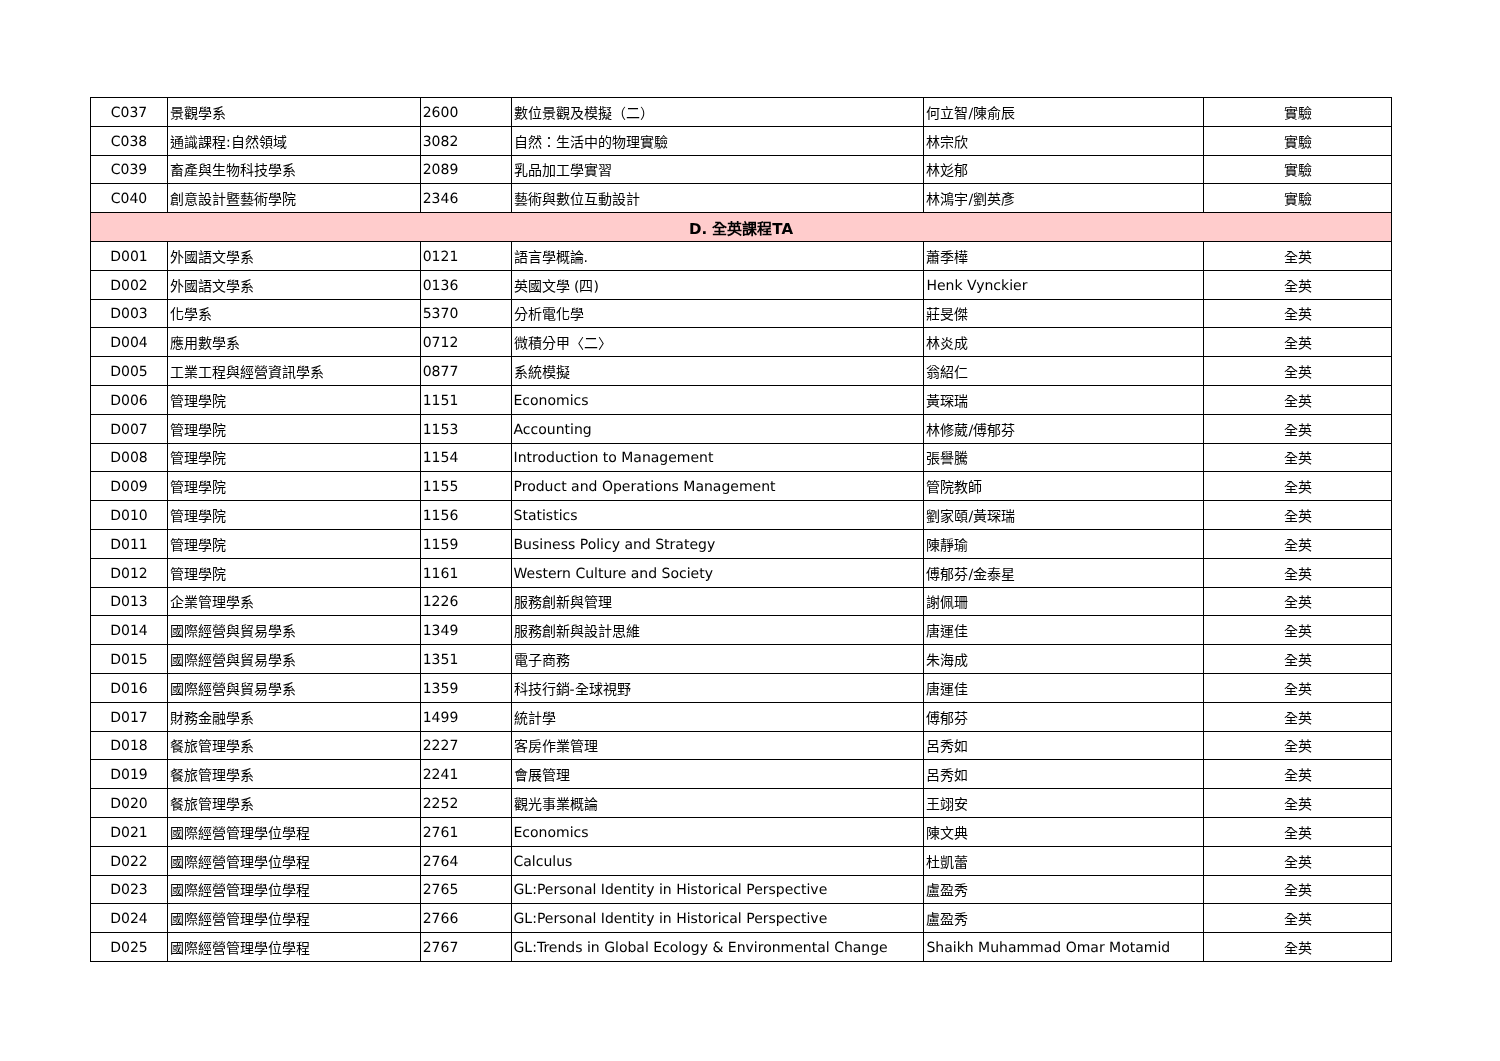| C037 | 景觀學系 | 2600 | 數位景觀及模擬（二） | 何立智/陳俞辰 | 實驗 |
| C038 | 通識課程:自然領域 | 3082 | 自然：生活中的物理實驗 | 林宗欣 | 實驗 |
| C039 | 畜產與生物科技學系 | 2089 | 乳品加工學實習 | 林彣郁 | 實驗 |
| C040 | 創意設計暨藝術學院 | 2346 | 藝術與數位互動設計 | 林鴻宇/劉英彥 | 實驗 |
| D. 全英課程TA | | | | | |
| D001 | 外國語文學系 | 0121 | 語言學概論. | 蕭季樺 | 全英 |
| D002 | 外國語文學系 | 0136 | 英國文學 (四) | Henk Vynckier | 全英 |
| D003 | 化學系 | 5370 | 分析電化學 | 莊旻傑 | 全英 |
| D004 | 應用數學系 | 0712 | 微積分甲〈二〉 | 林炎成 | 全英 |
| D005 | 工業工程與經營資訊學系 | 0877 | 系統模擬 | 翁紹仁 | 全英 |
| D006 | 管理學院 | 1151 | Economics | 黃琛瑞 | 全英 |
| D007 | 管理學院 | 1153 | Accounting | 林修葳/傅郁芬 | 全英 |
| D008 | 管理學院 | 1154 | Introduction to Management | 張譽騰 | 全英 |
| D009 | 管理學院 | 1155 | Product and Operations Management | 管院教師 | 全英 |
| D010 | 管理學院 | 1156 | Statistics | 劉家頤/黃琛瑞 | 全英 |
| D011 | 管理學院 | 1159 | Business Policy and Strategy | 陳靜瑜 | 全英 |
| D012 | 管理學院 | 1161 | Western Culture and Society | 傅郁芬/金泰星 | 全英 |
| D013 | 企業管理學系 | 1226 | 服務創新與管理 | 謝佩珊 | 全英 |
| D014 | 國際經營與貿易學系 | 1349 | 服務創新與設計思維 | 唐運佳 | 全英 |
| D015 | 國際經營與貿易學系 | 1351 | 電子商務 | 朱海成 | 全英 |
| D016 | 國際經營與貿易學系 | 1359 | 科技行銷-全球視野 | 唐運佳 | 全英 |
| D017 | 財務金融學系 | 1499 | 統計學 | 傅郁芬 | 全英 |
| D018 | 餐旅管理學系 | 2227 | 客房作業管理 | 呂秀如 | 全英 |
| D019 | 餐旅管理學系 | 2241 | 會展管理 | 呂秀如 | 全英 |
| D020 | 餐旅管理學系 | 2252 | 觀光事業概論 | 王翊安 | 全英 |
| D021 | 國際經營管理學位學程 | 2761 | Economics | 陳文典 | 全英 |
| D022 | 國際經營管理學位學程 | 2764 | Calculus | 杜凱蕾 | 全英 |
| D023 | 國際經營管理學位學程 | 2765 | GL:Personal Identity in Historical Perspective | 盧盈秀 | 全英 |
| D024 | 國際經營管理學位學程 | 2766 | GL:Personal Identity in Historical Perspective | 盧盈秀 | 全英 |
| D025 | 國際經營管理學位學程 | 2767 | GL:Trends in Global Ecology & Environmental Change | Shaikh Muhammad Omar Motamid | 全英 |